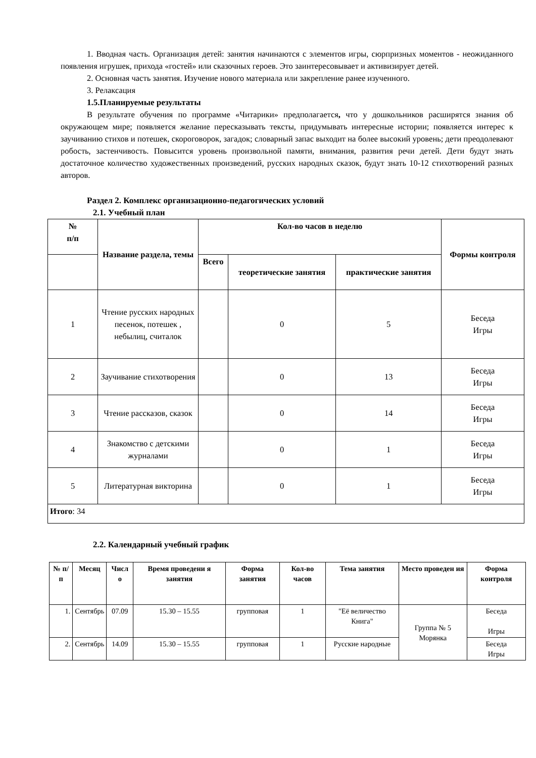1. Вводная часть. Организация детей: занятия начинаются с элементов игры, сюрпризных моментов - неожиданного появления игрушек, прихода «гостей» или сказочных героев. Это заинтересовывает и активизирует детей.
2. Основная часть занятия. Изучение нового материала или закрепление ранее изученного.
3. Релаксация
1.5.Планируемые результаты
В результате обучения по программе «Читарики» предполагается, что у дошкольников расширятся знания об окружающем мире; появляется желание пересказывать тексты, придумывать интересные истории; появляется интерес к заучиванию стихов и потешек, скороговорок, загадок; словарный запас выходит на более высокий уровень; дети преодолевают робость, застенчивость. Повысится уровень произвольной памяти, внимания, развития речи детей. Дети будут знать достаточное количество художественных произведений, русских народных сказок, будут знать 10-12 стихотворений разных авторов.
Раздел 2. Комплекс организационно-педагогических условий
2.1. Учебный план
| № п/п | Название раздела, темы | Кол-во часов в неделю | | | Формы контроля |
| --- | --- | --- | --- | --- | --- |
| | | Всего | теоретические занятия | практические занятия | |
| 1 | Чтение русских народных песенок, потешек , небылиц, считалок | | 0 | 5 | Беседа Игры |
| 2 | Заучивание стихотворения | | 0 | 13 | Беседа Игры |
| 3 | Чтение рассказов, сказок | | 0 | 14 | Беседа Игры |
| 4 | Знакомство с детскими журналами | | 0 | 1 | Беседа Игры |
| 5 | Литературная викторина | | 0 | 1 | Беседа Игры |
| Итого : 34 | | | | | |
2.2. Календарный учебный график
| № п/п | Месяц | Числ о | Время проведени я занятия | Форма занятия | Кол-во часов | Тема занятия | Место проведен ия | Форма контроля |
| --- | --- | --- | --- | --- | --- | --- | --- | --- |
| 1. | Сентябрь | 07.09 | 15.30 – 15.55 | групповая | 1 | "Её величество Книга" | Группа № 5 Морянка | Беседа Игры |
| 2. | Сентябрь | 14.09 | 15.30 – 15.55 | групповая | 1 | Русские народные | | Беседа Игры |